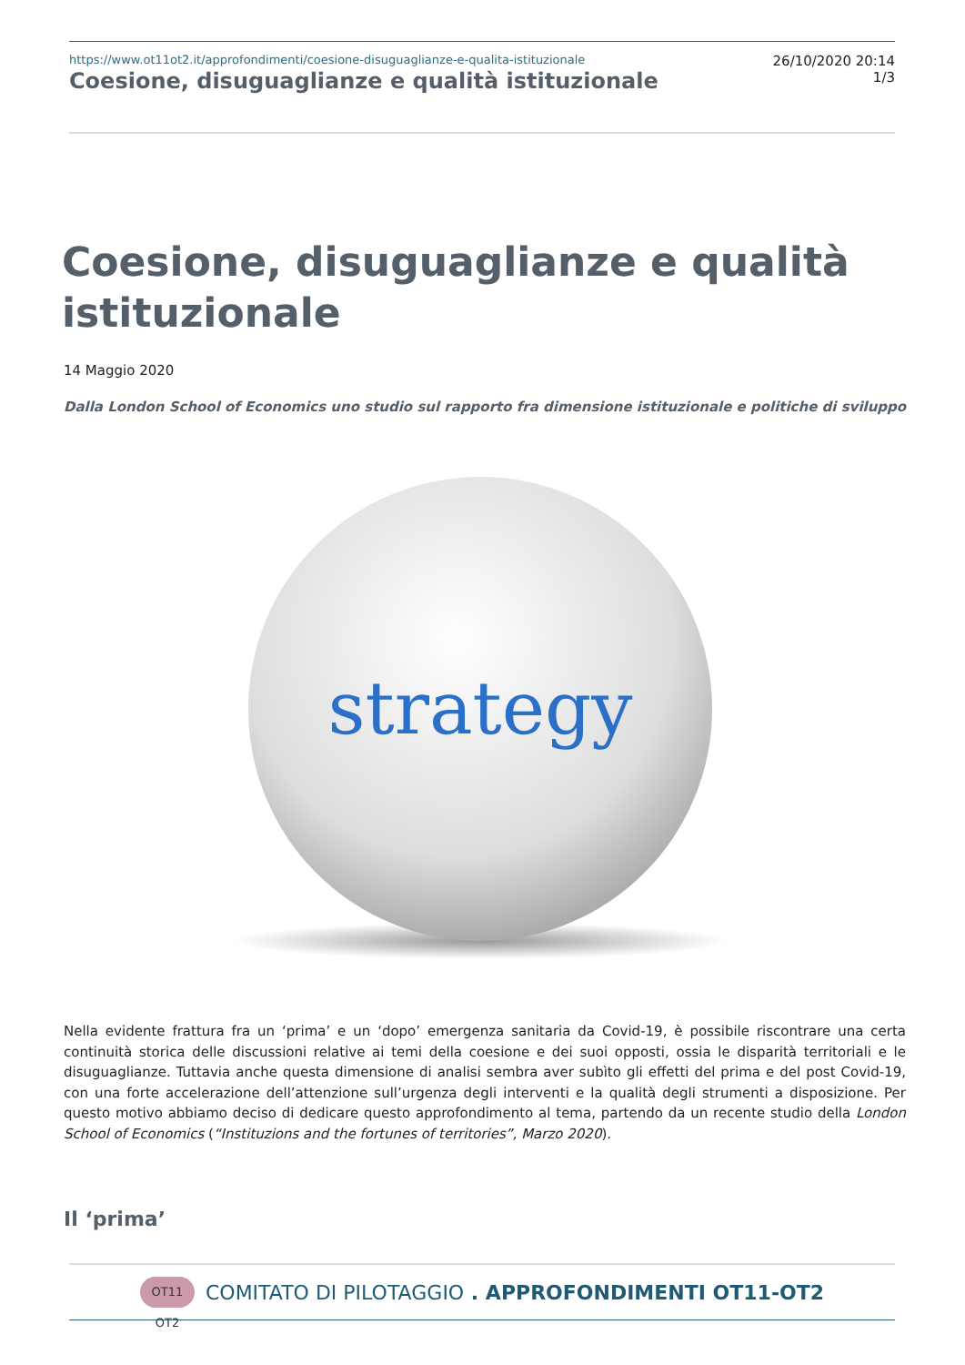https://www.ot11ot2.it/approfondimenti/coesione-disuguaglianze-e-qualita-istituzionale
Coesione, disuguaglianze e qualità istituzionale
26/10/2020 20:14
1/3
Coesione, disuguaglianze e qualità istituzionale
14 Maggio 2020
Dalla London School of Economics uno studio sul rapporto fra dimensione istituzionale e politiche di sviluppo
strategy
Nella evidente frattura fra un ‘prima’ e un ‘dopo’ emergenza sanitaria da Covid-19, è possibile riscontrare una certa continuità storica delle discussioni relative ai temi della coesione e dei suoi opposti, ossia le disparità territoriali e le disuguaglianze. Tuttavia anche questa dimensione di analisi sembra aver subìto gli effetti del prima e del post Covid-19, con una forte accelerazione dell’attenzione sull’urgenza degli interventi e la qualità degli strumenti a disposizione. Per questo motivo abbiamo deciso di dedicare questo approfondimento al tema, partendo da un recente studio della London School of Economics (“Instituzions and the fortunes of territories”, Marzo 2020).
Il ‘prima’
OT11 OT2 COMITATO DI PILOTAGGIO . APPROFONDIMENTI OT11-OT2